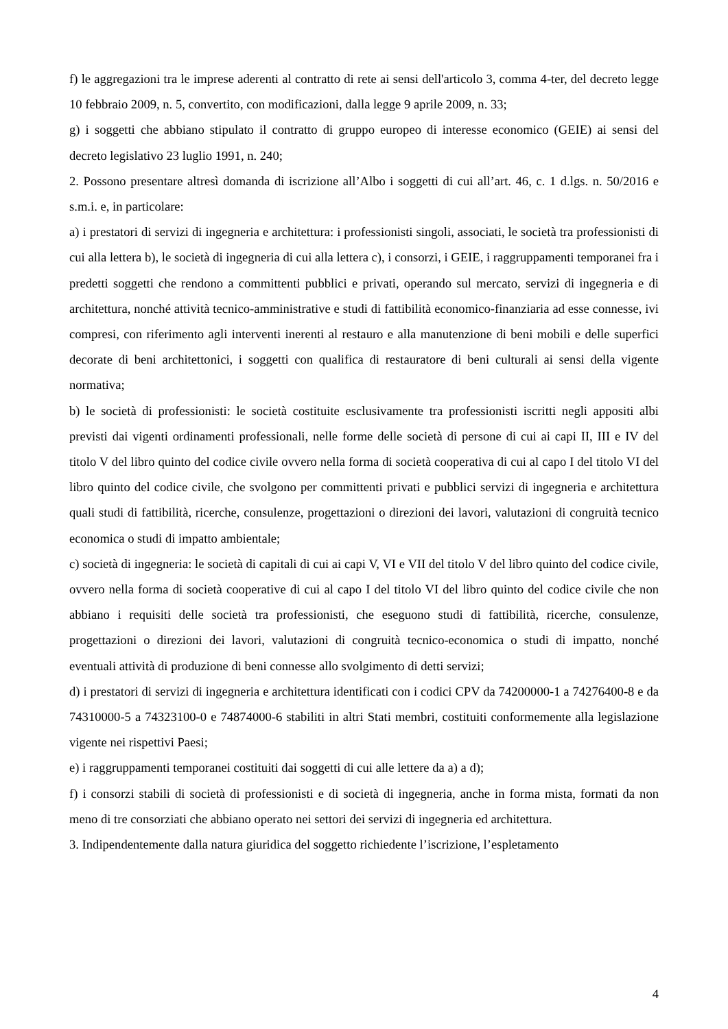f) le aggregazioni tra le imprese aderenti al contratto di rete ai sensi dell'articolo 3, comma 4-ter, del decreto legge 10 febbraio 2009, n. 5, convertito, con modificazioni, dalla legge 9 aprile 2009, n. 33;
g) i soggetti che abbiano stipulato il contratto di gruppo europeo di interesse economico (GEIE) ai sensi del decreto legislativo 23 luglio 1991, n. 240;
2. Possono presentare altresì domanda di iscrizione all’Albo i soggetti di cui all’art. 46, c. 1 d.lgs. n. 50/2016 e s.m.i. e, in particolare:
a) i prestatori di servizi di ingegneria e architettura: i professionisti singoli, associati, le società tra professionisti di cui alla lettera b), le società di ingegneria di cui alla lettera c), i consorzi, i GEIE, i raggruppamenti temporanei fra i predetti soggetti che rendono a committenti pubblici e privati, operando sul mercato, servizi di ingegneria e di architettura, nonché attività tecnico-amministrative e studi di fattibilità economico-finanziaria ad esse connesse, ivi compresi, con riferimento agli interventi inerenti al restauro e alla manutenzione di beni mobili e delle superfici decorate di beni architettonici, i soggetti con qualifica di restauratore di beni culturali ai sensi della vigente normativa;
b) le società di professionisti: le società costituite esclusivamente tra professionisti iscritti negli appositi albi previsti dai vigenti ordinamenti professionali, nelle forme delle società di persone di cui ai capi II, III e IV del titolo V del libro quinto del codice civile ovvero nella forma di società cooperativa di cui al capo I del titolo VI del libro quinto del codice civile, che svolgono per committenti privati e pubblici servizi di ingegneria e architettura quali studi di fattibilità, ricerche, consulenze, progettazioni o direzioni dei lavori, valutazioni di congruità tecnico economica o studi di impatto ambientale;
c) società di ingegneria: le società di capitali di cui ai capi V, VI e VII del titolo V del libro quinto del codice civile, ovvero nella forma di società cooperative di cui al capo I del titolo VI del libro quinto del codice civile che non abbiano i requisiti delle società tra professionisti, che eseguono studi di fattibilità, ricerche, consulenze, progettazioni o direzioni dei lavori, valutazioni di congruità tecnico-economica o studi di impatto, nonché eventuali attività di produzione di beni connesse allo svolgimento di detti servizi;
d) i prestatori di servizi di ingegneria e architettura identificati con i codici CPV da 74200000-1 a 74276400-8 e da 74310000-5 a 74323100-0 e 74874000-6 stabiliti in altri Stati membri, costituiti conformemente alla legislazione vigente nei rispettivi Paesi;
e) i raggruppamenti temporanei costituiti dai soggetti di cui alle lettere da a) a d);
f) i consorzi stabili di società di professionisti e di società di ingegneria, anche in forma mista, formati da non meno di tre consorziati che abbiano operato nei settori dei servizi di ingegneria ed architettura.
3. Indipendentemente dalla natura giuridica del soggetto richiedente l’iscrizione, l’espletamento
4